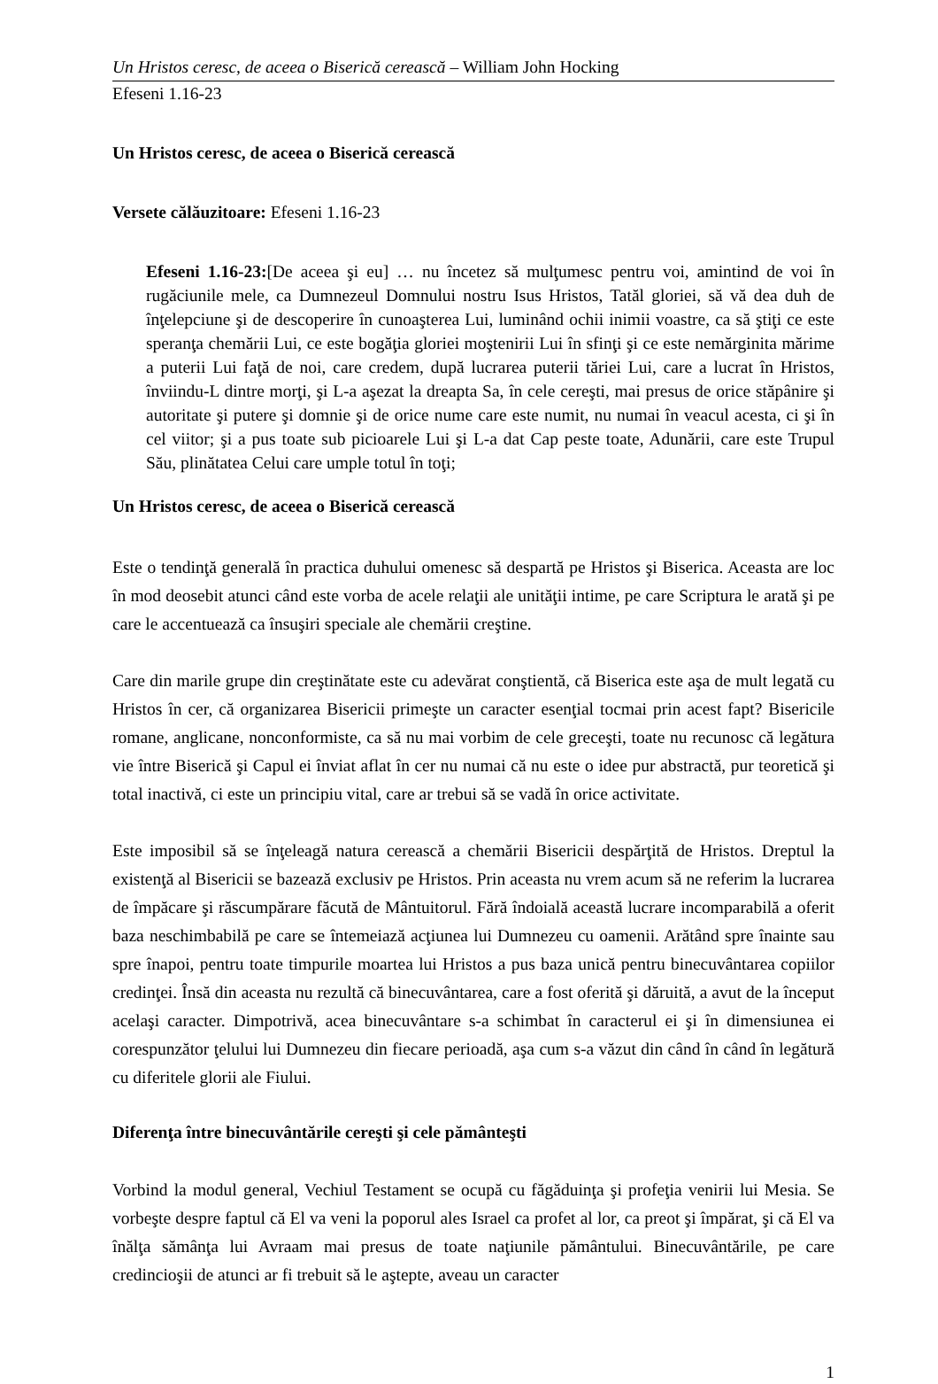Un Hristos ceresc, de aceea o Biserică cerească – William John Hocking
Efeseni 1.16-23
Un Hristos ceresc, de aceea o Biserică cerească
Versete călăuzitoare: Efeseni 1.16-23
Efeseni 1.16-23:[De aceea şi eu] … nu încetez să mulţumesc pentru voi, amintind de voi în rugăciunile mele, ca Dumnezeul Domnului nostru Isus Hristos, Tatăl gloriei, să vă dea duh de înţelepciune şi de descoperire în cunoaşterea Lui, luminând ochii inimii voastre, ca să ştiţi ce este speranţa chemării Lui, ce este bogăţia gloriei moştenirii Lui în sfinţi şi ce este nemărginita mărime a puterii Lui faţă de noi, care credem, după lucrarea puterii tăriei Lui, care a lucrat în Hristos, înviindu-L dintre morţi, şi L-a aşezat la dreapta Sa, în cele cereşti, mai presus de orice stăpânire şi autoritate şi putere şi domnie şi de orice nume care este numit, nu numai în veacul acesta, ci şi în cel viitor; şi a pus toate sub picioarele Lui şi L-a dat Cap peste toate, Adunării, care este Trupul Său, plinătatea Celui care umple totul în toţi;
Un Hristos ceresc, de aceea o Biserică cerească
Este o tendinţă generală în practica duhului omenesc să despartă pe Hristos şi Biserica. Aceasta are loc în mod deosebit atunci când este vorba de acele relaţii ale unităţii intime, pe care Scriptura le arată şi pe care le accentuează ca însuşiri speciale ale chemării creştine.
Care din marile grupe din creştinătate este cu adevărat conştientă, că Biserica este aşa de mult legată cu Hristos în cer, că organizarea Bisericii primeşte un caracter esenţial tocmai prin acest fapt? Bisericile romane, anglicane, nonconformiste, ca să nu mai vorbim de cele greceşti, toate nu recunosc că legătura vie între Biserică şi Capul ei înviat aflat în cer nu numai că nu este o idee pur abstractă, pur teoretică şi total inactivă, ci este un principiu vital, care ar trebui să se vadă în orice activitate.
Este imposibil să se înţeleagă natura cerească a chemării Bisericii despărţită de Hristos. Dreptul la existenţă al Bisericii se bazează exclusiv pe Hristos. Prin aceasta nu vrem acum să ne referim la lucrarea de împăcare şi răscumpărare făcută de Mântuitorul. Fără îndoială această lucrare incomparabilă a oferit baza neschimbabilă pe care se întemeiază acţiunea lui Dumnezeu cu oamenii. Arătând spre înainte sau spre înapoi, pentru toate timpurile moartea lui Hristos a pus baza unică pentru binecuvântarea copiilor credinţei. Însă din aceasta nu rezultă că binecuvântarea, care a fost oferită şi dăruită, a avut de la început acelaşi caracter. Dimpotrivă, acea binecuvântare s-a schimbat în caracterul ei şi în dimensiunea ei corespunzător ţelului lui Dumnezeu din fiecare perioadă, aşa cum s-a văzut din când în când în legătură cu diferitele glorii ale Fiului.
Diferenţa între binecuvântările cereşti şi cele pământeşti
Vorbind la modul general, Vechiul Testament se ocupă cu făgăduinţa şi profeţia venirii lui Mesia. Se vorbeşte despre faptul că El va veni la poporul ales Israel ca profet al lor, ca preot şi împărat, şi că El va înălţa sămânţa lui Avraam mai presus de toate naţiunile pământului. Binecuvântările, pe care credincioşii de atunci ar fi trebuit să le aştepte, aveau un caracter
1